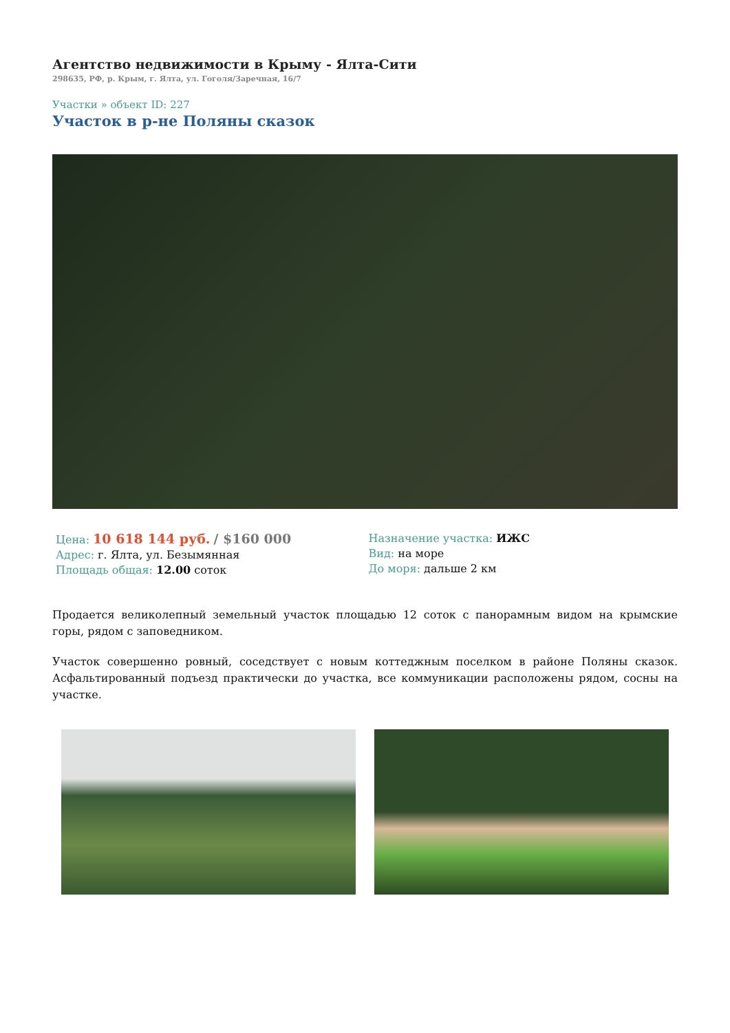Агентство недвижимости в Крыму - Ялта-Сити
298635, РФ, р. Крым, г. Ялта, ул. Гоголя/Заречная, 16/7
Участки » объект ID: 227
Участок в р-не Поляны сказок
Цена: 10 618 144 руб. / $160 000
Адрес: г. Ялта, ул. Безымянная
Площадь общая: 12.00 соток
Назначение участка: ИЖС
Вид: на море
До моря: дальше 2 км
Продается великолепный земельный участок площадью 12 соток с панорамным видом на крымские горы, рядом с заповедником.
Участок совершенно ровный, соседствует с новым коттеджным поселком в районе Поляны сказок. Асфальтированный подъезд практически до участка, все коммуникации расположены рядом, сосны на участке.